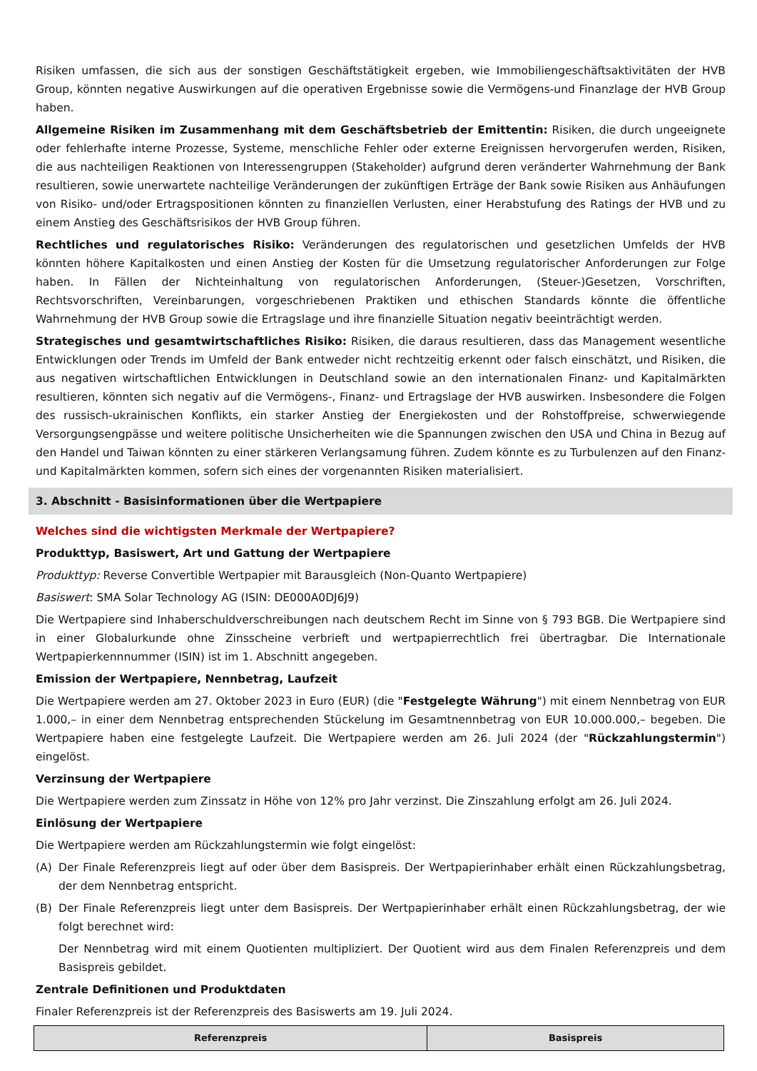Risiken umfassen, die sich aus der sonstigen Geschäftstätigkeit ergeben, wie Immobiliengeschäftsaktivitäten der HVB Group, könnten negative Auswirkungen auf die operativen Ergebnisse sowie die Vermögens-und Finanzlage der HVB Group haben.
Allgemeine Risiken im Zusammenhang mit dem Geschäftsbetrieb der Emittentin: Risiken, die durch ungeeignete oder fehlerhafte interne Prozesse, Systeme, menschliche Fehler oder externe Ereignissen hervorgerufen werden, Risiken, die aus nachteiligen Reaktionen von Interessengruppen (Stakeholder) aufgrund deren veränderter Wahrnehmung der Bank resultieren, sowie unerwartete nachteilige Veränderungen der zukünftigen Erträge der Bank sowie Risiken aus Anhäufungen von Risiko- und/oder Ertragspositionen könnten zu finanziellen Verlusten, einer Herabstufung des Ratings der HVB und zu einem Anstieg des Geschäftsrisikos der HVB Group führen.
Rechtliches und regulatorisches Risiko: Veränderungen des regulatorischen und gesetzlichen Umfelds der HVB könnten höhere Kapitalkosten und einen Anstieg der Kosten für die Umsetzung regulatorischer Anforderungen zur Folge haben. In Fällen der Nichteinhaltung von regulatorischen Anforderungen, (Steuer-)Gesetzen, Vorschriften, Rechtsvorschriften, Vereinbarungen, vorgeschriebenen Praktiken und ethischen Standards könnte die öffentliche Wahrnehmung der HVB Group sowie die Ertragslage und ihre finanzielle Situation negativ beeinträchtigt werden.
Strategisches und gesamtwirtschaftliches Risiko: Risiken, die daraus resultieren, dass das Management wesentliche Entwicklungen oder Trends im Umfeld der Bank entweder nicht rechtzeitig erkennt oder falsch einschätzt, und Risiken, die aus negativen wirtschaftlichen Entwicklungen in Deutschland sowie an den internationalen Finanz- und Kapitalmärkten resultieren, könnten sich negativ auf die Vermögens-, Finanz- und Ertragslage der HVB auswirken. Insbesondere die Folgen des russisch-ukrainischen Konflikts, ein starker Anstieg der Energiekosten und der Rohstoffpreise, schwerwiegende Versorgungsengpässe und weitere politische Unsicherheiten wie die Spannungen zwischen den USA und China in Bezug auf den Handel und Taiwan könnten zu einer stärkeren Verlangsamung führen. Zudem könnte es zu Turbulenzen auf den Finanz- und Kapitalmärkten kommen, sofern sich eines der vorgenannten Risiken materialisiert.
3. Abschnitt - Basisinformationen über die Wertpapiere
Welches sind die wichtigsten Merkmale der Wertpapiere?
Produkttyp, Basiswert, Art und Gattung der Wertpapiere
Produkttyp: Reverse Convertible Wertpapier mit Barausgleich (Non-Quanto Wertpapiere)
Basiswert: SMA Solar Technology AG (ISIN: DE000A0DJ6J9)
Die Wertpapiere sind Inhaberschuldverschreibungen nach deutschem Recht im Sinne von § 793 BGB. Die Wertpapiere sind in einer Globalurkunde ohne Zinsscheine verbrieft und wertpapierrechtlich frei übertragbar. Die Internationale Wertpapierkennnummer (ISIN) ist im 1. Abschnitt angegeben.
Emission der Wertpapiere, Nennbetrag, Laufzeit
Die Wertpapiere werden am 27. Oktober 2023 in Euro (EUR) (die "Festgelegte Währung") mit einem Nennbetrag von EUR 1.000,– in einer dem Nennbetrag entsprechenden Stückelung im Gesamtnennbetrag von EUR 10.000.000,– begeben. Die Wertpapiere haben eine festgelegte Laufzeit. Die Wertpapiere werden am 26. Juli 2024 (der "Rückzahlungstermin") eingelöst.
Verzinsung der Wertpapiere
Die Wertpapiere werden zum Zinssatz in Höhe von 12% pro Jahr verzinst. Die Zinszahlung erfolgt am 26. Juli 2024.
Einlösung der Wertpapiere
Die Wertpapiere werden am Rückzahlungstermin wie folgt eingelöst:
(A) Der Finale Referenzpreis liegt auf oder über dem Basispreis. Der Wertpapierinhaber erhält einen Rückzahlungsbetrag, der dem Nennbetrag entspricht.
(B) Der Finale Referenzpreis liegt unter dem Basispreis. Der Wertpapierinhaber erhält einen Rückzahlungsbetrag, der wie folgt berechnet wird:
Der Nennbetrag wird mit einem Quotienten multipliziert. Der Quotient wird aus dem Finalen Referenzpreis und dem Basispreis gebildet.
Zentrale Definitionen und Produktdaten
Finaler Referenzpreis ist der Referenzpreis des Basiswerts am 19. Juli 2024.
| Referenzpreis | Basispreis |
| --- | --- |